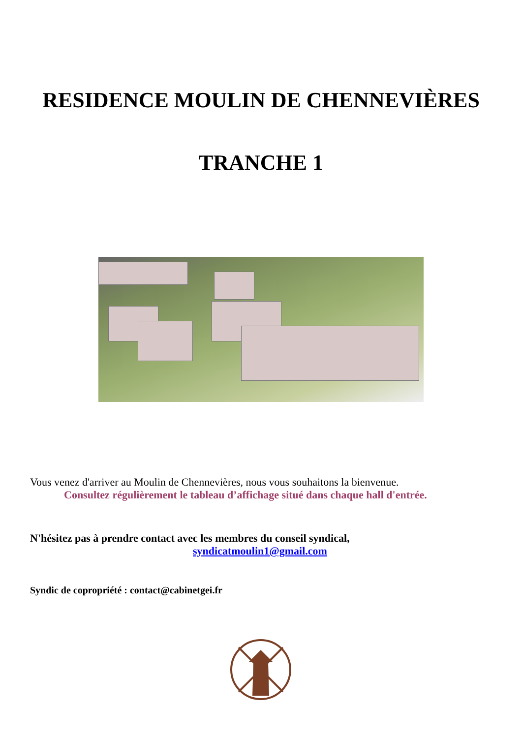RESIDENCE MOULIN DE CHENNEVIÈRES
TRANCHE 1
Vous venez d'arriver au Moulin de Chennevières, nous vous souhaitons la bienvenue.
Consultez régulièrement le tableau d’affichage situé dans chaque hall d'entrée.
N'hésitez pas à prendre contact avec les membres du conseil syndical,
syndicatmoulin1@gmail.com
Syndic de copropriété : contact@cabinetgei.fr